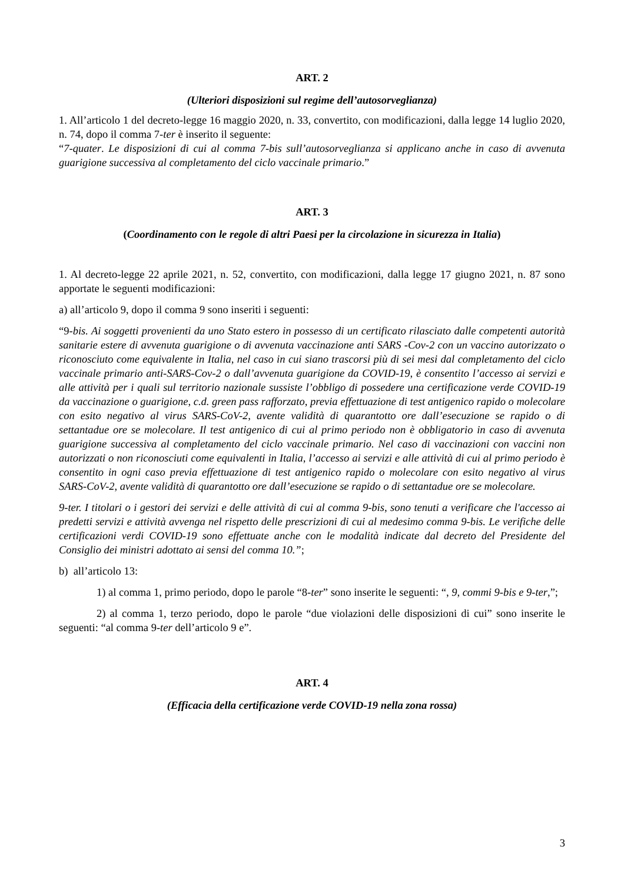ART. 2
(Ulteriori disposizioni sul regime dell’autosorveglianza)
1. All’articolo 1 del decreto-legge 16 maggio 2020, n. 33, convertito, con modificazioni, dalla legge 14 luglio 2020, n. 74, dopo il comma 7-ter è inserito il seguente:
“7-quater. Le disposizioni di cui al comma 7-bis sull’autosorveglianza si applicano anche in caso di avvenuta guarigione successiva al completamento del ciclo vaccinale primario.”
ART. 3
(Coordinamento con le regole di altri Paesi per la circolazione in sicurezza in Italia)
1. Al decreto-legge 22 aprile 2021, n. 52, convertito, con modificazioni, dalla legge 17 giugno 2021, n. 87 sono apportate le seguenti modificazioni:
a) all’articolo 9, dopo il comma 9 sono inseriti i seguenti:
“9-bis. Ai soggetti provenienti da uno Stato estero in possesso di un certificato rilasciato dalle competenti autorità sanitarie estere di avvenuta guarigione o di avvenuta vaccinazione anti SARS -Cov-2 con un vaccino autorizzato o riconosciuto come equivalente in Italia, nel caso in cui siano trascorsi più di sei mesi dal completamento del ciclo vaccinale primario anti-SARS-Cov-2 o dall’avvenuta guarigione da COVID-19, è consentito l’accesso ai servizi e alle attività per i quali sul territorio nazionale sussiste l’obbligo di possedere una certificazione verde COVID-19 da vaccinazione o guarigione, c.d. green pass rafforzato, previa effettuazione di test antigenico rapido o molecolare con esito negativo al virus SARS-CoV-2, avente validità di quarantotto ore dall’esecuzione se rapido o di settantadue ore se molecolare. Il test antigenico di cui al primo periodo non è obbligatorio in caso di avvenuta guarigione successiva al completamento del ciclo vaccinale primario. Nel caso di vaccinazioni con vaccini non autorizzati o non riconosciuti come equivalenti in Italia, l’accesso ai servizi e alle attività di cui al primo periodo è consentito in ogni caso previa effettuazione di test antigenico rapido o molecolare con esito negativo al virus SARS-CoV-2, avente validità di quarantotto ore dall’esecuzione se rapido o di settantadue ore se molecolare.
9-ter. I titolari o i gestori dei servizi e delle attività di cui al comma 9-bis, sono tenuti a verificare che l'accesso ai predetti servizi e attività avvenga nel rispetto delle prescrizioni di cui al medesimo comma 9-bis. Le verifiche delle certificazioni verdi COVID-19 sono effettuate anche con le modalità indicate dal decreto del Presidente del Consiglio dei ministri adottato ai sensi del comma 10.”;
b) all’articolo 13:
1) al comma 1, primo periodo, dopo le parole “8-ter” sono inserite le seguenti: “, 9, commi 9-bis e 9-ter,”;
2) al comma 1, terzo periodo, dopo le parole “due violazioni delle disposizioni di cui” sono inserite le seguenti: “al comma 9-ter dell’articolo 9 e”.
ART. 4
(Efficacia della certificazione verde COVID-19 nella zona rossa)
3